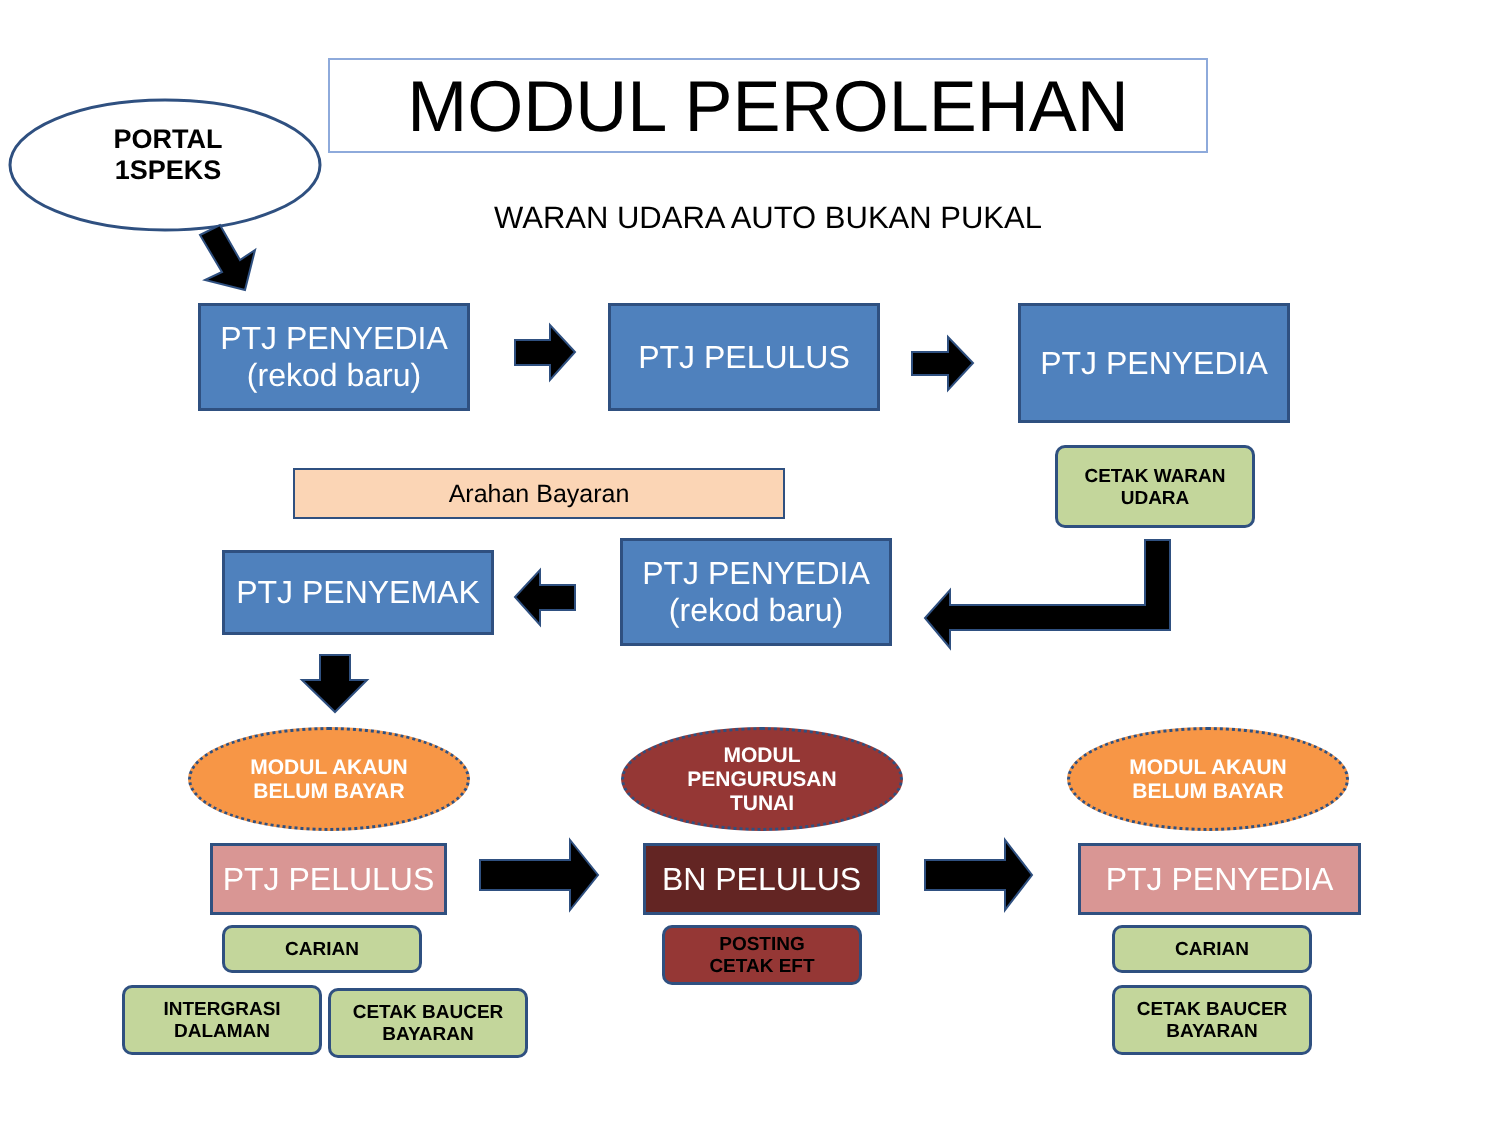PORTAL 1SPEKS
MODUL PEROLEHAN
WARAN UDARA AUTO BUKAN PUKAL
PTJ PENYEDIA
(rekod baru)
PTJ PELULUS PTJ PENYEDIA
CETAK WARAN
UDARA
Arahan Bayaran
PTJ PENYEMAK
PTJ PENYEDIA
(rekod baru)
MODUL AKAUN
BELUM BAYAR
MODUL
PENGURUSAN
TUNAI
MODUL AKAUN
BELUM BAYAR
PTJ PELULUS BN PELULUS PTJ PENYEDIA
CARIAN
POSTING
CETAK EFT
CARIAN
INTERGRASI
DALAMAN
CETAK BAUCER
BAYARAN
CETAK BAUCER
BAYARAN